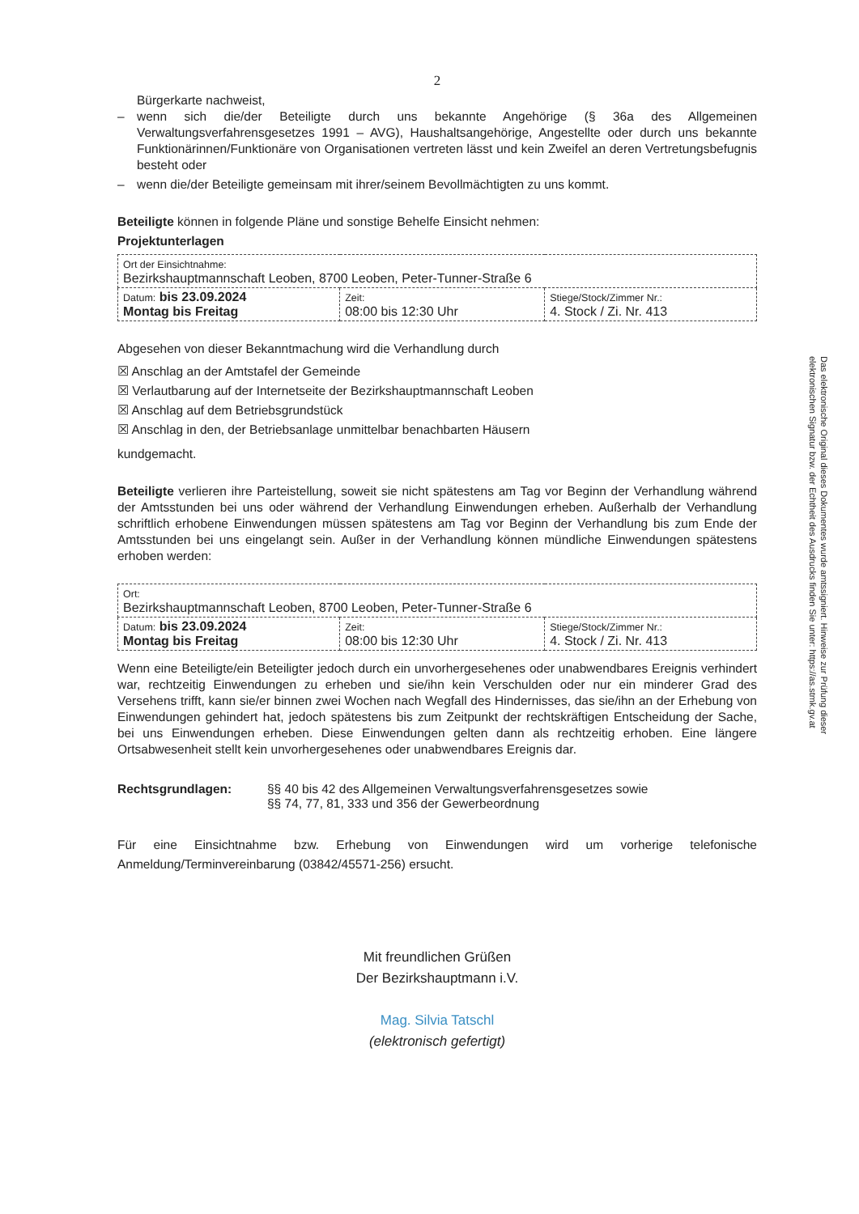2
Bürgerkarte nachweist,
– wenn sich die/der Beteiligte durch uns bekannte Angehörige (§ 36a des Allgemeinen Verwaltungsverfahrensgesetzes 1991 – AVG), Haushaltsangehörige, Angestellte oder durch uns bekannte Funktionärinnen/Funktionäre von Organisationen vertreten lässt und kein Zweifel an deren Vertretungsbefugnis besteht oder
– wenn die/der Beteiligte gemeinsam mit ihrer/seinem Bevollmächtigten zu uns kommt.
Beteiligte können in folgende Pläne und sonstige Behelfe Einsicht nehmen:
Projektunterlagen
| Ort der Einsichtnahme: Bezirkshauptmannschaft Leoben, 8700 Leoben, Peter-Tunner-Straße 6 | | |
| Datum: bis 23.09.2024 Montag bis Freitag | Zeit: 08:00 bis 12:30 Uhr | Stiege/Stock/Zimmer Nr.: 4. Stock / Zi. Nr. 413 |
Abgesehen von dieser Bekanntmachung wird die Verhandlung durch
☒ Anschlag an der Amtstafel der Gemeinde
☒ Verlautbarung auf der Internetseite der Bezirkshauptmannschaft Leoben
☒ Anschlag auf dem Betriebsgrundstück
☒ Anschlag in den, der Betriebsanlage unmittelbar benachbarten Häusern
kundgemacht.
Beteiligte verlieren ihre Parteistellung, soweit sie nicht spätestens am Tag vor Beginn der Verhandlung während der Amtsstunden bei uns oder während der Verhandlung Einwendungen erheben. Außerhalb der Verhandlung schriftlich erhobene Einwendungen müssen spätestens am Tag vor Beginn der Verhandlung bis zum Ende der Amtsstunden bei uns eingelangt sein. Außer in der Verhandlung können mündliche Einwendungen spätestens erhoben werden:
| Ort: Bezirkshauptmannschaft Leoben, 8700 Leoben, Peter-Tunner-Straße 6 | | |
| Datum: bis 23.09.2024 Montag bis Freitag | Zeit: 08:00 bis 12:30 Uhr | Stiege/Stock/Zimmer Nr.: 4. Stock / Zi. Nr. 413 |
Wenn eine Beteiligte/ein Beteiligter jedoch durch ein unvorhergesehenes oder unabwendbares Ereignis verhindert war, rechtzeitig Einwendungen zu erheben und sie/ihn kein Verschulden oder nur ein minderer Grad des Versehens trifft, kann sie/er binnen zwei Wochen nach Wegfall des Hindernisses, das sie/ihn an der Erhebung von Einwendungen gehindert hat, jedoch spätestens bis zum Zeitpunkt der rechtskräftigen Entscheidung der Sache, bei uns Einwendungen erheben. Diese Einwendungen gelten dann als rechtzeitig erhoben. Eine längere Ortsabwesenheit stellt kein unvorhergesehenes oder unabwendbares Ereignis dar.
Rechtsgrundlagen: §§ 40 bis 42 des Allgemeinen Verwaltungsverfahrensgesetzes sowie
§§ 74, 77, 81, 333 und 356 der Gewerbeordnung
Für eine Einsichtnahme bzw. Erhebung von Einwendungen wird um vorherige telefonische Anmeldung/Terminvereinbarung (03842/45571-256) ersucht.
Mit freundlichen Grüßen
Der Bezirkshauptmann i.V.
Mag. Silvia Tatschl
(elektronisch gefertigt)
Das elektronische Original dieses Dokumentes wurde amtssigniert. Hinweise zur Prüfung dieser elektronischen Signatur bzw. der Echtheit des Ausdrucks finden Sie unter: https://as.stmk.gv.at